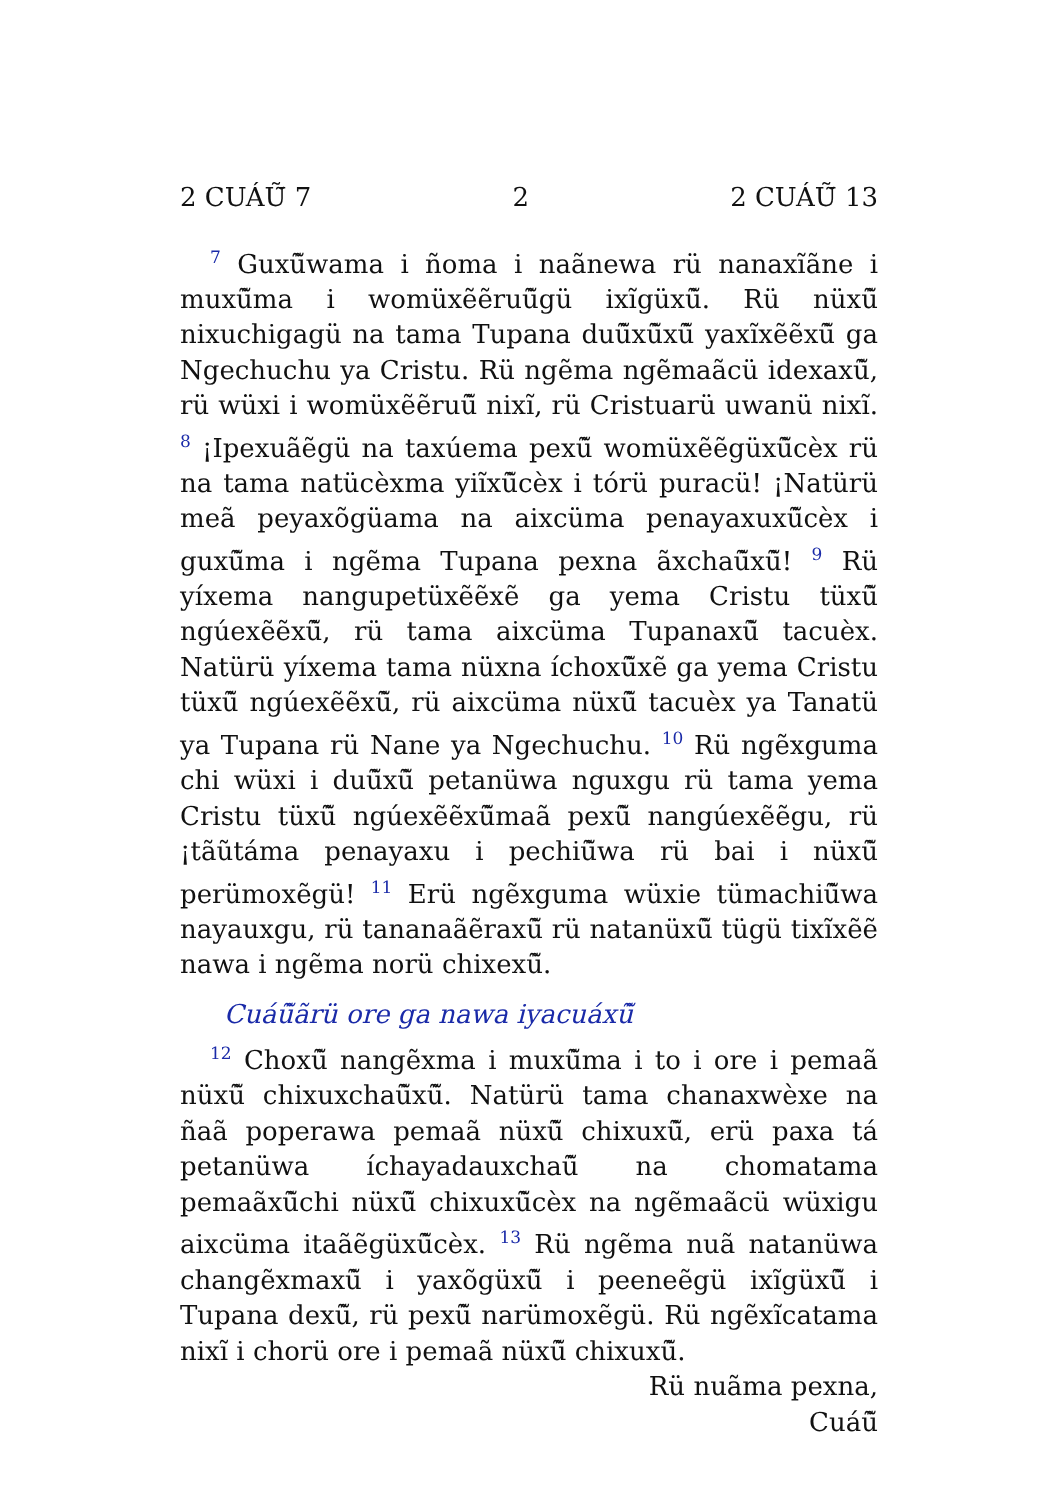2 CUÁŨ̃ 7 2 2 CUÁŨ̃ 13
<sup>7</sup> Guxũ̃wama i ñoma i naãnewa rü nanaxĩãne i muxũ̃ma i womüxẽẽruũ̃gü ixĩgüxũ̃. Rü nüxũ̃ nixuchigagü na tama Tupana duũ̃xũ̃xũ̃ yaxĩxẽẽxũ̃ ga Ngechuchu ya Cristu. Rü ngẽma ngẽmaãcü idexaxũ̃, rü wüxi i womüxẽẽruũ̃ nixĩ, rü Cristuarü uwanü nixĩ. <sup>8</sup> ¡Ipexuãẽgü na taxúema pexũ̃ womüxẽẽgüxũ̃cèx rü na tama natücèxma yiĩxũ̃cèx i tórü puracü! ¡Natürü meã peyaxõgüama na aixcüma penayaxuxũ̃cèx i guxũ̃ma i ngẽma Tupana pexna ãxchaũ̃xũ̃! <sup>9</sup> Rü yíxema nangupetüxẽẽxẽ ga yema Cristu tüxũ̃ ngúexẽẽxũ̃, rü tama aixcüma Tupanaxũ̃ tacuèx. Natürü yíxema tama nüxna íchoxũ̃xẽ ga yema Cristu tüxũ̃ ngúexẽẽxũ̃, rü aixcüma nüxũ̃ tacuèx ya Tanatü ya Tupana rü Nane ya Ngechuchu. <sup>10</sup> Rü ngẽxguma chi wüxi i duũ̃xũ̃ petanüwa nguxgu rü tama yema Cristu tüxũ̃ ngúexẽẽxũ̃maã pexũ̃ nangúexẽẽgu, rü ¡tãũtáma penayaxu i pechiũ̃wa rü bai i nüxũ̃ perümoxẽgü! <sup>11</sup> Erü ngẽxguma wüxie tümachiũ̃wa nayauxgu, rü tananaãẽraxũ̃ rü natanüxũ̃ tügü tixĩxẽẽ nawa i ngẽma norü chixexũ̃.
Cuáũ̃ãrü ore ga nawa iyacuáxũ̃
<sup>12</sup> Choxũ̃ nangẽxma i muxũ̃ma i to i ore i pemaã nüxũ̃ chixuxchaũ̃xũ̃. Natürü tama chanaxwèxe na ñaã poperawa pemaã nüxũ̃ chixuxũ̃, erü paxa tá petanüwa íchayadauxchaũ̃ na chomatama pemaãxũ̃chi nüxũ̃ chixuxũ̃cèx na ngẽmaãcü wüxigu aixcüma itaãẽgüxũ̃cèx. <sup>13</sup> Rü ngẽma nuã natanüwa changẽxmaxũ̃ i yaxõgüxũ̃ i peeneẽgü ixĩgüxũ̃ i Tupana dexũ̃, rü pexũ̃ narümoxẽgü. Rü ngẽxĩcatama nixĩ i chorü ore i pemaã nüxũ̃ chixuxũ̃.
Rü nuãma pexna,
Cuáũ̃